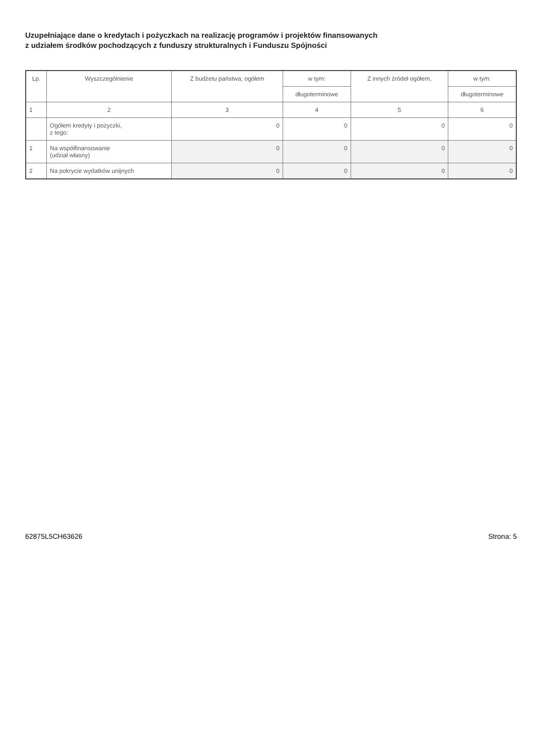Uzupełniające dane o kredytach i pożyczkach na realizację programów i projektów finansowanych
z udziałem środków pochodzących z funduszy strukturalnych i Funduszu Spójności
| Lp. | Wyszczególnienie | Z budżetu państwa, ogółem | w tym: | Z innych źródeł ogółem, | w tym: |
| --- | --- | --- | --- | --- | --- |
| | | | długoterminowe | | długoterminowe |
| 1 | 2 | 3 | 4 | 5 | 6 |
| | Ogółem kredyty i pożyczki, z tego: | 0 | 0 | 0 | 0 |
| 1 | Na współfinansowanie (udział własny) | 0 | 0 | 0 | 0 |
| 2 | Na pokrycie wydatków unijnych | 0 | 0 | 0 | 0 |
62875L5CH63626 Strona: 5